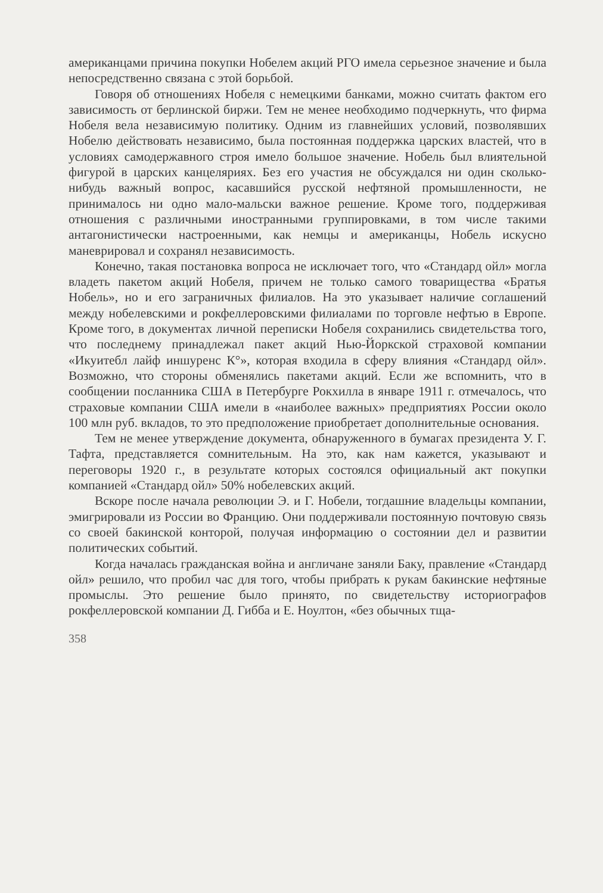американцами причина покупки Нобелем акций РГО имела серьезное значение и была непосредственно связана с этой борьбой.
Говоря об отношениях Нобеля с немецкими банками, можно считать фактом его зависимость от берлинской биржи. Тем не менее необходимо подчеркнуть, что фирма Нобеля вела независимую политику. Одним из главнейших условий, позволявших Нобелю действовать независимо, была постоянная поддержка царских властей, что в условиях самодержавного строя имело большое значение. Нобель был влиятельной фигурой в царских канцеляриях. Без его участия не обсуждался ни один сколько-нибудь важный вопрос, касавшийся русской нефтяной промышленности, не принималось ни одно мало-мальски важное решение. Кроме того, поддерживая отношения с различными иностранными группировками, в том числе такими антагонистически настроенными, как немцы и американцы, Нобель искусно маневрировал и сохранял независимость.
Конечно, такая постановка вопроса не исключает того, что «Стандард ойл» могла владеть пакетом акций Нобеля, причем не только самого товарищества «Братья Нобель», но и его заграничных филиалов. На это указывает наличие соглашений между нобелевскими и рокфеллеровскими филиалами по торговле нефтью в Европе. Кроме того, в документах личной переписки Нобеля сохранились свидетельства того, что последнему принадлежал пакет акций Нью-Йоркской страховой компании «Икуитебл лайф иншуренс К°», которая входила в сферу влияния «Стандард ойл». Возможно, что стороны обменялись пакетами акций. Если же вспомнить, что в сообщении посланника США в Петербурге Рокхилла в январе 1911 г. отмечалось, что страховые компании США имели в «наиболее важных» предприятиях России около 100 млн руб. вкладов, то это предположение приобретает дополнительные основания.
Тем не менее утверждение документа, обнаруженного в бумагах президента У. Г. Тафта, представляется сомнительным. На это, как нам кажется, указывают и переговоры 1920 г., в результате которых состоялся официальный акт покупки компанией «Стандард ойл» 50% нобелевских акций.
Вскоре после начала революции Э. и Г. Нобели, тогдашние владельцы компании, эмигрировали из России во Францию. Они поддерживали постоянную почтовую связь со своей бакинской конторой, получая информацию о состоянии дел и развитии политических событий.
Когда началась гражданская война и англичане заняли Баку, правление «Стандард ойл» решило, что пробил час для того, чтобы прибрать к рукам бакинские нефтяные промыслы. Это решение было принято, по свидетельству историографов рокфеллеровской компании Д. Гибба и Е. Ноултон, «без обычных тща-
358